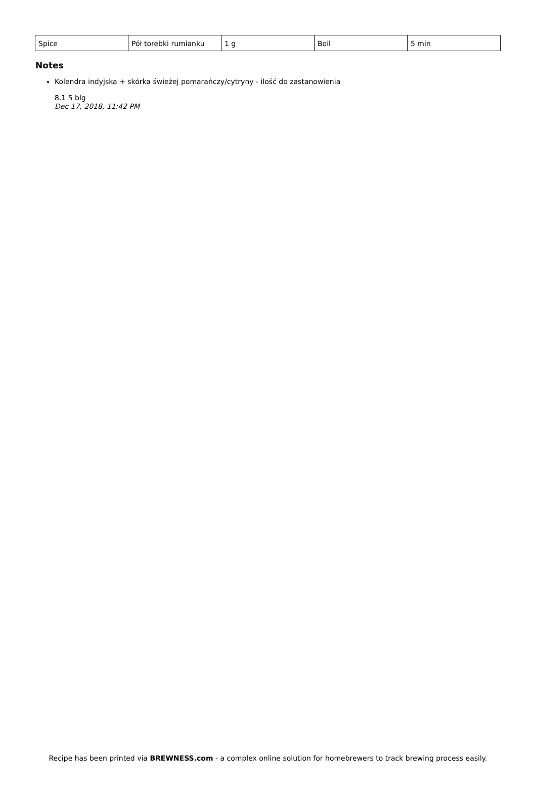| Spice | Pół torebki rumianku | 1 g | Boil | 5 min |
Notes
Kolendra indyjska + skórka świeżej pomarańczy/cytryny - ilość do zastanowienia
8.1 5 blg
Dec 17, 2018, 11:42 PM
Recipe has been printed via BREWNESS.com - a complex online solution for homebrewers to track brewing process easily.